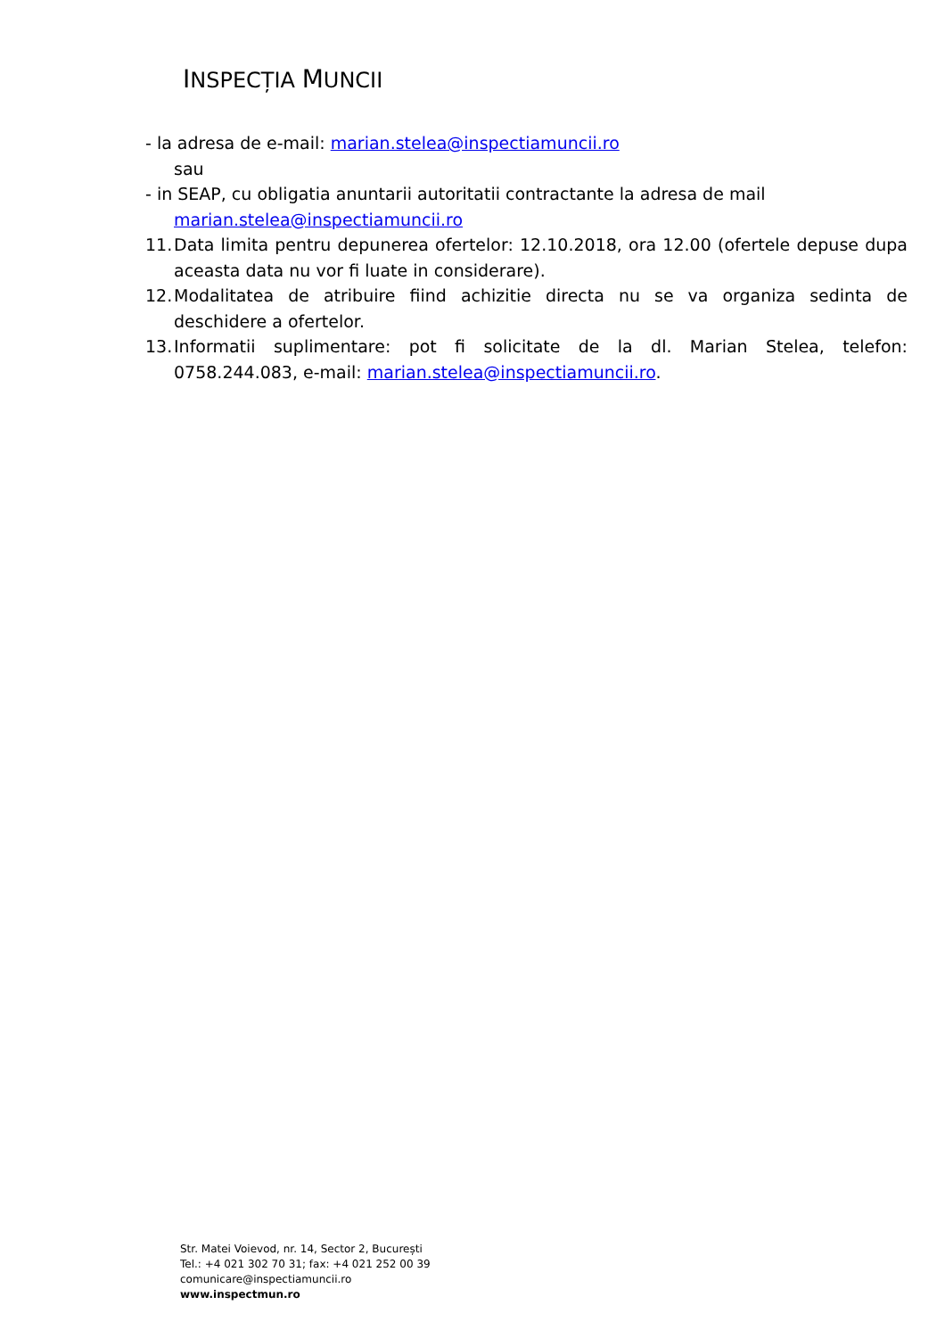INSPECȚIA MUNCII
- la adresa de e-mail: marian.stelea@inspectiamuncii.ro
sau
- in SEAP, cu obligatia anuntarii autoritatii contractante la adresa de mail
marian.stelea@inspectiamuncii.ro
11. Data limita pentru depunerea ofertelor: 12.10.2018, ora 12.00 (ofertele depuse dupa aceasta data nu vor fi luate in considerare).
12. Modalitatea de atribuire fiind achizitie directa nu se va organiza sedinta de deschidere a ofertelor.
13. Informatii suplimentare: pot fi solicitate de la dl. Marian Stelea, telefon: 0758.244.083, e-mail: marian.stelea@inspectiamuncii.ro.
Str. Matei Voievod, nr. 14, Sector 2, București
Tel.: +4 021 302 70 31; fax: +4 021 252 00 39
comunicare@inspectiamuncii.ro
www.inspectmun.ro